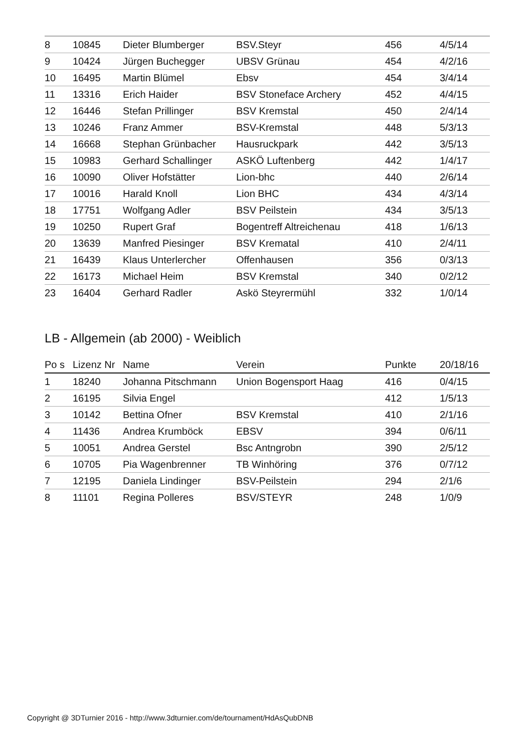| 8 | 10845 | Dieter Blumberger | BSV.Steyr | 456 | 4/5/14 |
| 9 | 10424 | Jürgen Buchegger | UBSV Grünau | 454 | 4/2/16 |
| 10 | 16495 | Martin Blümel | Ebsv | 454 | 3/4/14 |
| 11 | 13316 | Erich Haider | BSV Stoneface Archery | 452 | 4/4/15 |
| 12 | 16446 | Stefan Prillinger | BSV Kremstal | 450 | 2/4/14 |
| 13 | 10246 | Franz Ammer | BSV-Kremstal | 448 | 5/3/13 |
| 14 | 16668 | Stephan Grünbacher | Hausruckpark | 442 | 3/5/13 |
| 15 | 10983 | Gerhard Schallinger | ASKÖ Luftenberg | 442 | 1/4/17 |
| 16 | 10090 | Oliver Hofstätter | Lion-bhc | 440 | 2/6/14 |
| 17 | 10016 | Harald Knoll | Lion BHC | 434 | 4/3/14 |
| 18 | 17751 | Wolfgang Adler | BSV Peilstein | 434 | 3/5/13 |
| 19 | 10250 | Rupert Graf | Bogentreff Altreichenau | 418 | 1/6/13 |
| 20 | 13639 | Manfred Piesinger | BSV Krematal | 410 | 2/4/11 |
| 21 | 16439 | Klaus Unterlercher | Offenhausen | 356 | 0/3/13 |
| 22 | 16173 | Michael Heim | BSV Kremstal | 340 | 0/2/12 |
| 23 | 16404 | Gerhard Radler | Askö Steyrermühl | 332 | 1/0/14 |
LB - Allgemein (ab 2000) - Weiblich
| Po s | Lizenz Nr | Name | Verein | Punkte | 20/18/16 |
| --- | --- | --- | --- | --- | --- |
| 1 | 18240 | Johanna Pitschmann | Union Bogensport Haag | 416 | 0/4/15 |
| 2 | 16195 | Silvia Engel | | 412 | 1/5/13 |
| 3 | 10142 | Bettina Ofner | BSV Kremstal | 410 | 2/1/16 |
| 4 | 11436 | Andrea Krumböck | EBSV | 394 | 0/6/11 |
| 5 | 10051 | Andrea Gerstel | Bsc Antngrobn | 390 | 2/5/12 |
| 6 | 10705 | Pia Wagenbrenner | TB Winhöring | 376 | 0/7/12 |
| 7 | 12195 | Daniela Lindinger | BSV-Peilstein | 294 | 2/1/6 |
| 8 | 11101 | Regina Polleres | BSV/STEYR | 248 | 1/0/9 |
Copyright @ 3DTurnier 2016 - http://www.3dturnier.com/de/tournament/HdAsQubDNB